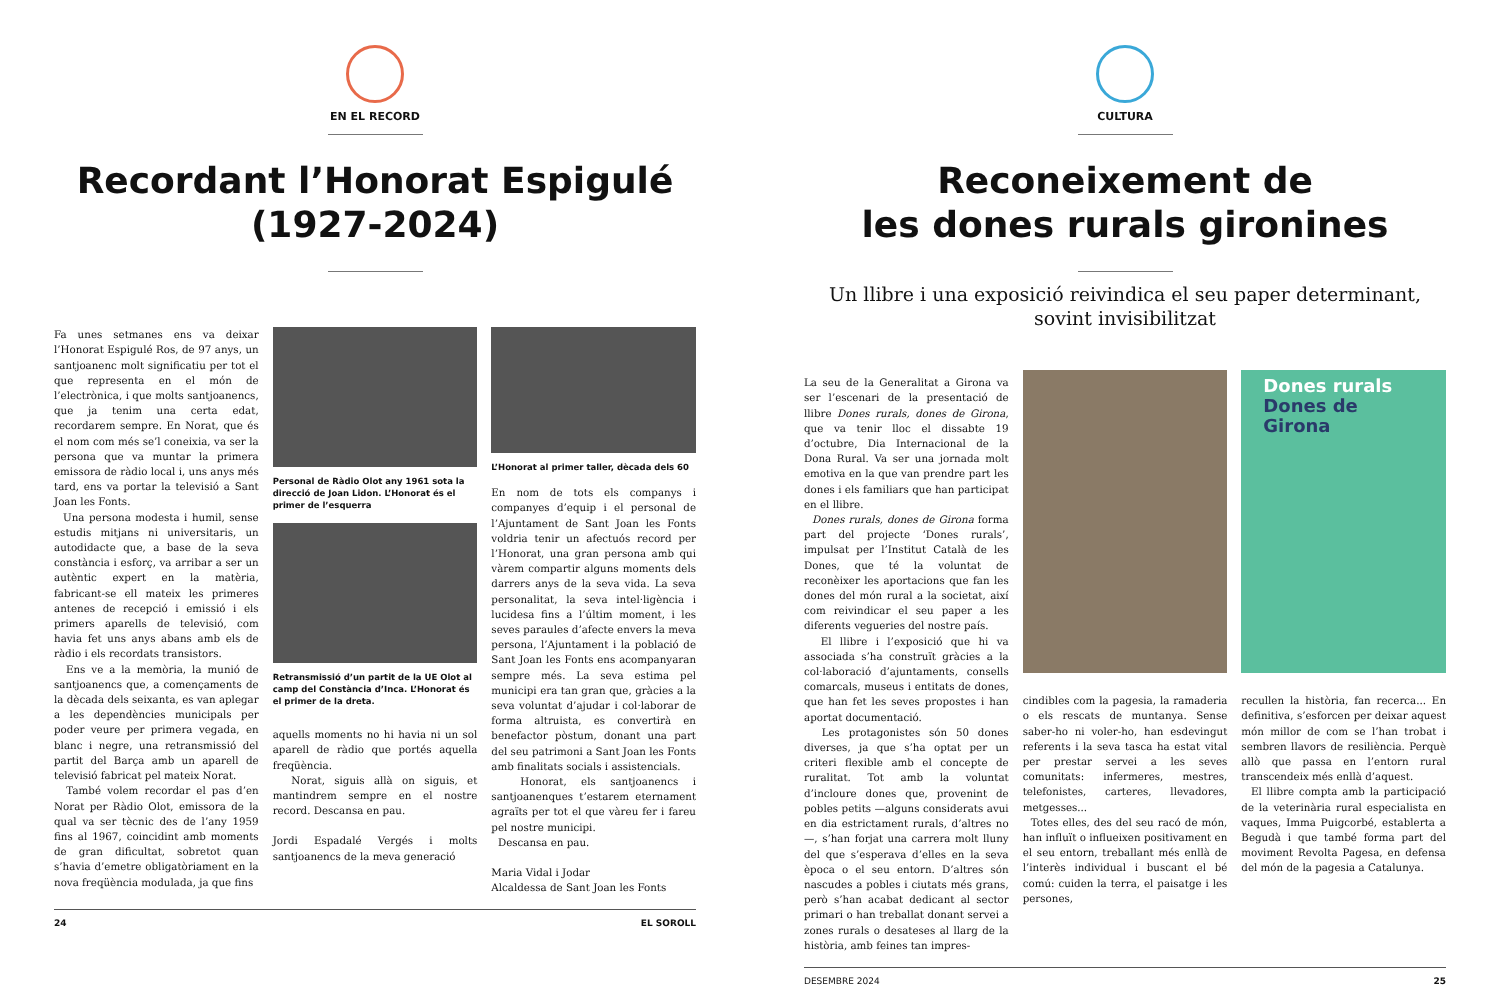EN EL RECORD
Recordant l’Honorat Espigulé
(1927-2024)
Fa unes setmanes ens va deixar l’Honorat Espigulé Ros, de 97 anys, un santjoanenc molt significatiu per tot el que representa en el món de l’electrònica, i que molts santjoanencs, que ja tenim una certa edat, recordarem sempre. En Norat, que és el nom com més se’l coneixia, va ser la persona que va muntar la primera emissora de ràdio local i, uns anys més tard, ens va portar la televisió a Sant Joan les Fonts.
Una persona modesta i humil, sense estudis mitjans ni universitaris, un autodidacte que, a base de la seva constància i esforç, va arribar a ser un autèntic expert en la matèria, fabricant-se ell mateix les primeres antenes de recepció i emissió i els primers aparells de televisió, com havia fet uns anys abans amb els de ràdio i els recordats transistors.
Ens ve a la memòria, la munió de santjoanencs que, a començaments de la dècada dels seixanta, es van aplegar a les dependències municipals per poder veure per primera vegada, en blanc i negre, una retransmissió del partit del Barça amb un aparell de televisió fabricat pel mateix Norat.
També volem recordar el pas d’en Norat per Ràdio Olot, emissora de la qual va ser tècnic des de l’any 1959 fins al 1967, coincidint amb moments de gran dificultat, sobretot quan s’havia d’emetre obligatòriament en la nova freqüència modulada, ja que fins
Personal de Ràdio Olot any 1961 sota la direcció de Joan Lidon. L’Honorat és el primer de l’esquerra
Retransmissió d’un partit de la UE Olot al camp del Constància d’Inca. L’Honorat és el primer de la dreta.
aquells moments no hi havia ni un sol aparell de ràdio que portés aquella freqüència.
Norat, siguis allà on siguis, et mantindrem sempre en el nostre record. Descansa en pau.
Jordi Espadalé Vergés i molts santjoanencs de la meva generació
L’Honorat al primer taller, dècada dels 60
En nom de tots els companys i companyes d’equip i el personal de l’Ajuntament de Sant Joan les Fonts voldria tenir un afectuós record per l’Honorat, una gran persona amb qui vàrem compartir alguns moments dels darrers anys de la seva vida. La seva personalitat, la seva intel·ligència i lucidesa fins a l’últim moment, i les seves paraules d’afecte envers la meva persona, l’Ajuntament i la població de Sant Joan les Fonts ens acompanyaran sempre més. La seva estima pel municipi era tan gran que, gràcies a la seva voluntat d’ajudar i col·laborar de forma altruista, es convertirà en benefactor pòstum, donant una part del seu patrimoni a Sant Joan les Fonts amb finalitats socials i assistencials.
Honorat, els santjoanencs i santjoanenques t’estarem eternament agraïts per tot el que vàreu fer i fareu pel nostre municipi.
Descansa en pau.
Maria Vidal i Jodar
Alcaldessa de Sant Joan les Fonts
24 EL SOROLL
CULTURA
Reconeixement de
les dones rurals gironines
Un llibre i una exposició reivindica el seu paper determinant,
sovint invisibilitzat
La seu de la Generalitat a Girona va ser l’escenari de la presentació de llibre Dones rurals, dones de Girona, que va tenir lloc el dissabte 19 d’octubre, Dia Internacional de la Dona Rural. Va ser una jornada molt emotiva en la que van prendre part les dones i els familiars que han participat en el llibre.
Dones rurals, dones de Girona forma part del projecte ‘Dones rurals’, impulsat per l’Institut Català de les Dones, que té la voluntat de reconèixer les aportacions que fan les dones del món rural a la societat, així com reivindicar el seu paper a les diferents vegueries del nostre país.
El llibre i l’exposició que hi va associada s’ha construït gràcies a la col·laboració d’ajuntaments, consells comarcals, museus i entitats de dones, que han fet les seves propostes i han aportat documentació.
Les protagonistes són 50 dones diverses, ja que s’ha optat per un criteri flexible amb el concepte de ruralitat. Tot amb la voluntat d’incloure dones que, provenint de pobles petits —alguns considerats avui en dia estrictament rurals, d’altres no—, s’han forjat una carrera molt lluny del que s’esperava d’elles en la seva època o el seu entorn. D’altres són nascudes a pobles i ciutats més grans, però s’han acabat dedicant al sector primari o han treballat donant servei a zones rurals o desateses al llarg de la història, amb feines tan impres-
cindibles com la pagesia, la ramaderia o els rescats de muntanya. Sense saber-ho ni voler-ho, han esdevingut referents i la seva tasca ha estat vital per prestar servei a les seves comunitats: infermeres, mestres, telefonistes, carteres, llevadores, metgesses...
Totes elles, des del seu racó de món, han influït o influeixen positivament en el seu entorn, treballant més enllà de l’interès individual i buscant el bé comú: cuiden la terra, el paisatge i les persones,
Dones rurals
Dones de Girona
recullen la història, fan recerca... En definitiva, s’esforcen per deixar aquest món millor de com se l’han trobat i sembren llavors de resiliència. Perquè allò que passa en l’entorn rural transcendeix més enllà d’aquest.
El llibre compta amb la participació de la veterinària rural especialista en vaques, Imma Puigcorbé, establerta a Begudà i que també forma part del moviment Revolta Pagesa, en defensa del món de la pagesia a Catalunya.
DESEMBRE 2024 25